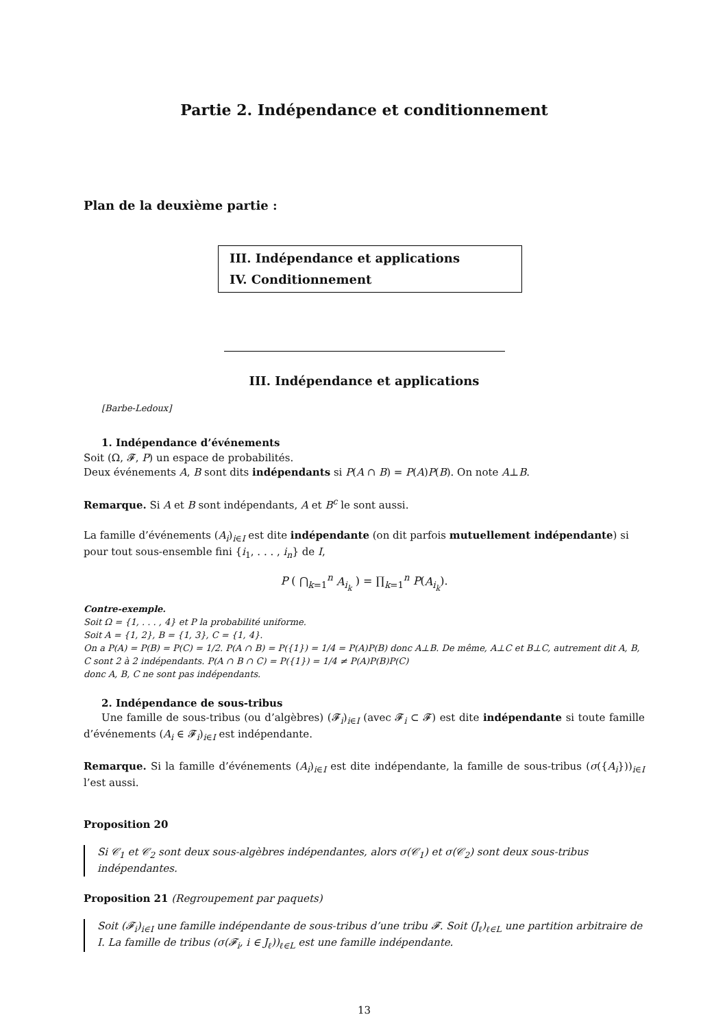Partie 2. Indépendance et conditionnement
Plan de la deuxième partie :
III. Indépendance et applications
IV. Conditionnement
III. Indépendance et applications
[Barbe-Ledoux]
1. Indépendance d’événements
Soit (Ω, 𝓕, P) un espace de probabilités.
Deux événements A, B sont dits indépendants si P(A ∩ B) = P(A)P(B). On note A⊥B.
Remarque. Si A et B sont indépendants, A et B<sup>c</sup> le sont aussi.
La famille d’événements (A<sub>i</sub>)<sub>i∈I</sub> est dite indépendante (on dit parfois mutuellement indépendante) si pour tout sous-ensemble fini {i<sub>1</sub>, . . . , i<sub>n</sub>} de I,
P ( ⋂<sub>k=1</sub><sup>n</sup> A<sub>i<sub>k</sub></sub> ) = ∏<sub>k=1</sub><sup>n</sup> P(A<sub>i<sub>k</sub></sub>).
Contre-exemple.
Soit Ω = {1, . . . , 4} et P la probabilité uniforme.
Soit A = {1, 2}, B = {1, 3}, C = {1, 4}.
On a P(A) = P(B) = P(C) = 1/2. P(A ∩ B) = P({1}) = 1/4 = P(A)P(B) donc A⊥B. De même, A⊥C et B⊥C, autrement dit A, B, C sont 2 à 2 indépendants. P(A ∩ B ∩ C) = P({1}) = 1/4 ≠ P(A)P(B)P(C)
donc A, B, C ne sont pas indépendants.
2. Indépendance de sous-tribus
Une famille de sous-tribus (ou d’algèbres) (𝓕<sub>i</sub>)<sub>i∈I</sub> (avec 𝓕<sub>i</sub> ⊂ 𝓕) est dite indépendante si toute famille d’événements (A<sub>i</sub> ∈ 𝓕<sub>i</sub>)<sub>i∈I</sub> est indépendante.
Remarque. Si la famille d’événements (A<sub>i</sub>)<sub>i∈I</sub> est dite indépendante, la famille de sous-tribus (σ({A<sub>i</sub>}))<sub>i∈I</sub> l’est aussi.
Proposition 20
Si 𝒞<sub>1</sub> et 𝒞<sub>2</sub> sont deux sous-algèbres indépendantes, alors σ(𝒞<sub>1</sub>) et σ(𝒞<sub>2</sub>) sont deux sous-tribus indépendantes.
Proposition 21 (Regroupement par paquets)
Soit (𝓕<sub>i</sub>)<sub>i∈I</sub> une famille indépendante de sous-tribus d’une tribu 𝓕. Soit (J<sub>ℓ</sub>)<sub>ℓ∈L</sub> une partition arbitraire de I. La famille de tribus (σ(𝓕<sub>i</sub>, i ∈ J<sub>ℓ</sub>))<sub>ℓ∈L</sub> est une famille indépendante.
13